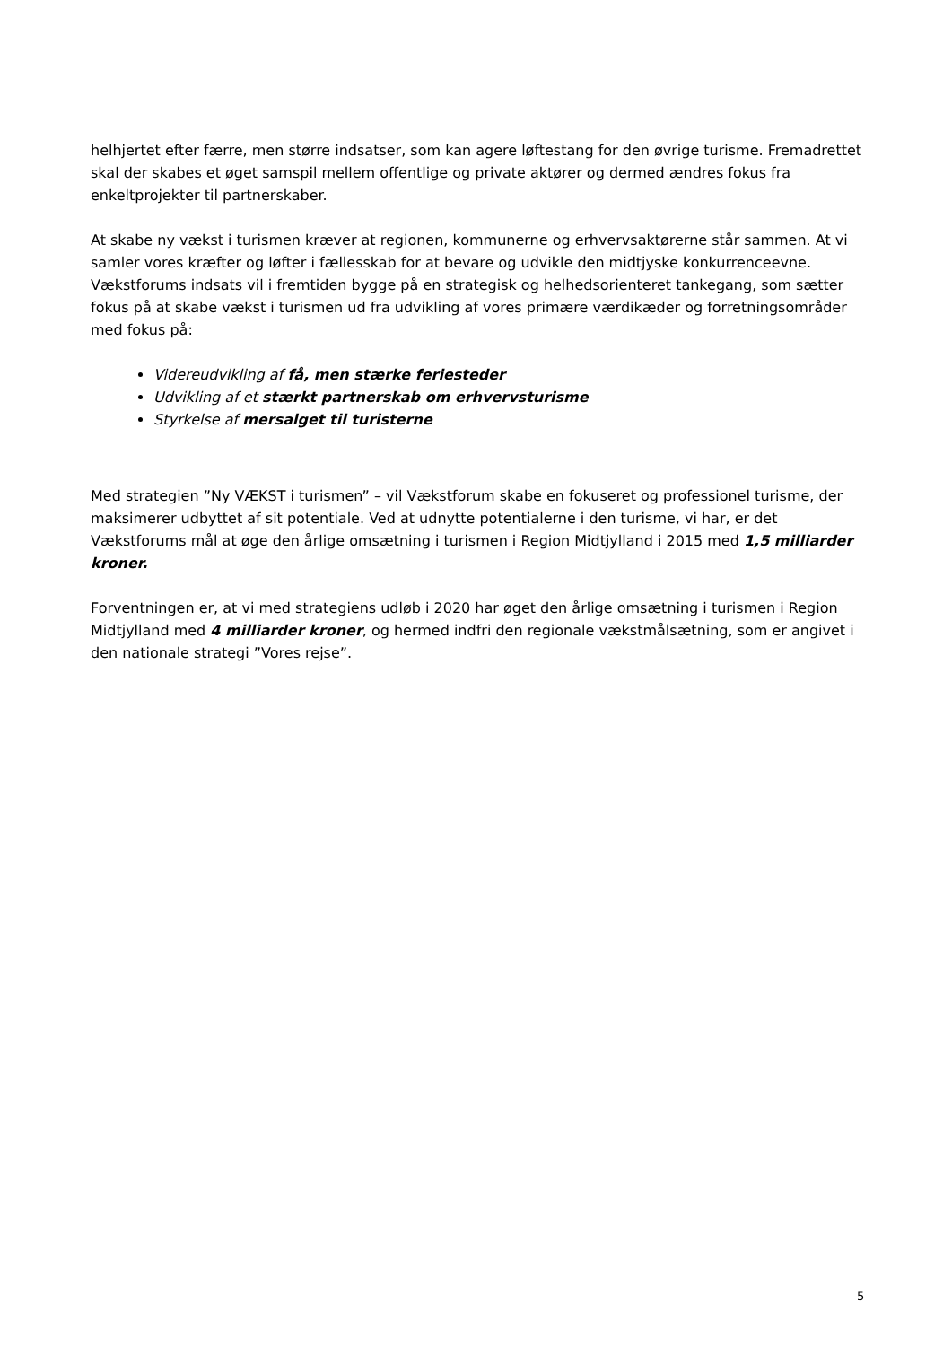helhjertet efter færre, men større indsatser, som kan agere løftestang for den øvrige turisme. Fremadrettet skal der skabes et øget samspil mellem offentlige og private aktører og dermed ændres fokus fra enkeltprojekter til partnerskaber.
At skabe ny vækst i turismen kræver at regionen, kommunerne og erhvervsaktørerne står sammen. At vi samler vores kræfter og løfter i fællesskab for at bevare og udvikle den midtjyske konkurrenceevne. Vækstforums indsats vil i fremtiden bygge på en strategisk og helhedsorienteret tankegang, som sætter fokus på at skabe vækst i turismen ud fra udvikling af vores primære værdikæder og forretningsområder med fokus på:
Videreudvikling af få, men stærke feriesteder
Udvikling af et stærkt partnerskab om erhvervsturisme
Styrkelse af mersalget til turisterne
Med strategien ”Ny VÆKST i turismen” – vil Vækstforum skabe en fokuseret og professionel turisme, der maksimerer udbyttet af sit potentiale. Ved at udnytte potentialerne i den turisme, vi har, er det Vækstforums mål at øge den årlige omsætning i turismen i Region Midtjylland i 2015 med 1,5 milliarder kroner.
Forventningen er, at vi med strategiens udløb i 2020 har øget den årlige omsætning i turismen i Region Midtjylland med 4 milliarder kroner, og hermed indfri den regionale vækstmålsætning, som er angivet i den nationale strategi ”Vores rejse”.
5